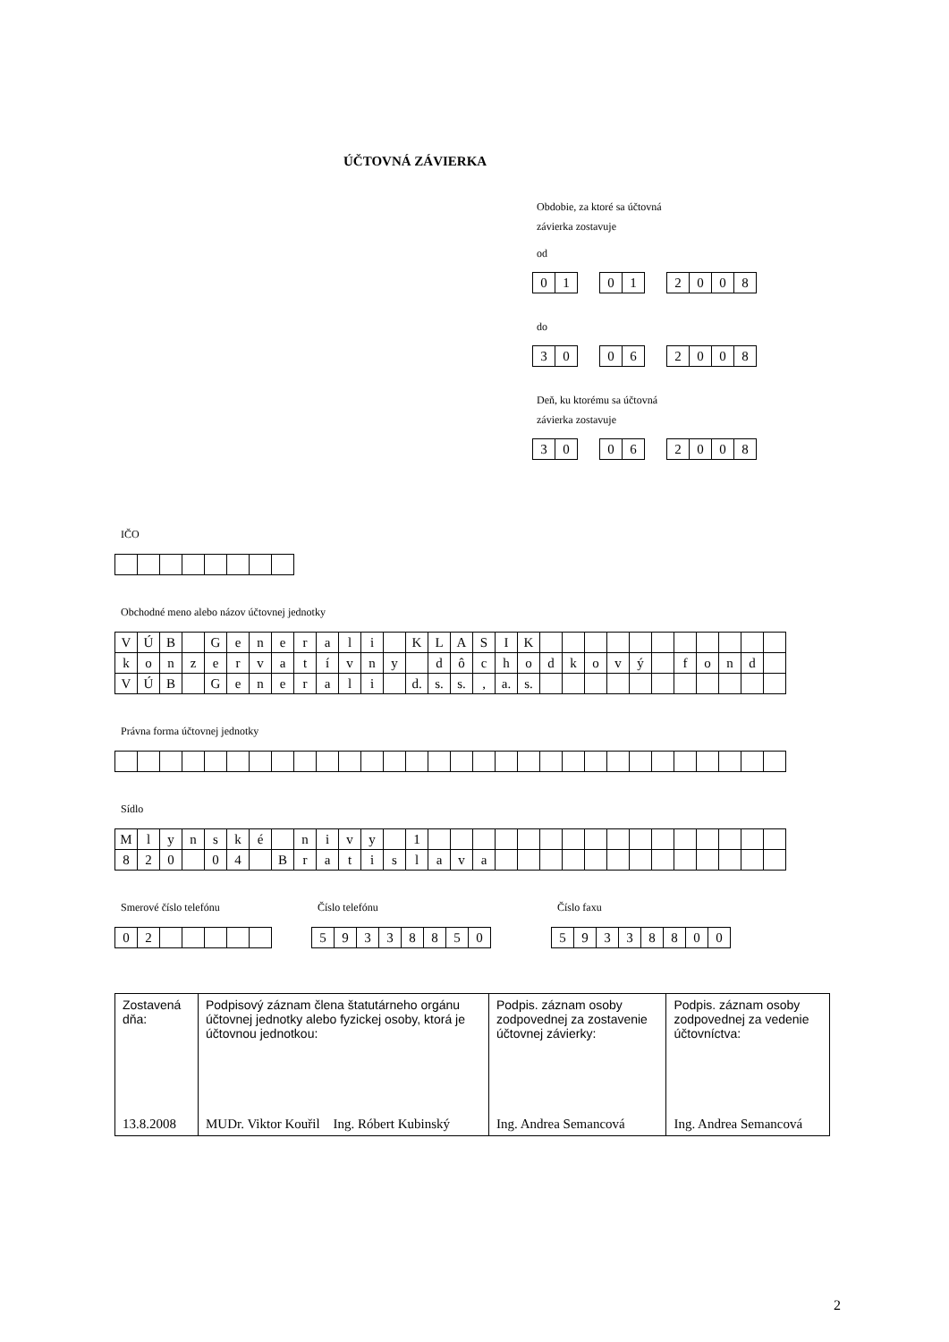ÚČTOVNÁ ZÁVIERKA
Obdobie, za ktoré sa účtovná
závierka zostavuje
od
| 0 | 1 |
| 0 | 1 |
| 2 | 0 | 0 | 8 |
do
| 3 | 0 |
| 0 | 6 |
| 2 | 0 | 0 | 8 |
Deň, ku ktorému sa účtovná
závierka zostavuje
| 3 | 0 |
| 0 | 6 |
| 2 | 0 | 0 | 8 |
IČO
Obchodné meno alebo názov účtovnej jednotky
| V | Ú | B | | G | e | n | e | r | a | l | i | | K | L | A | S | I | K | | | | | | | | | | | |
| k | o | n | z | e | r | v | a | t | í | v | n | y | | d | ô | c | h | o | d | k | o | v | ý | | f | o | n | d | |
| V | Ú | B | | G | e | n | e | r | a | l | i | | d. | s. | s. | , | a. | s. | | | | | | | | | | | |
Právna forma účtovnej jednotky
Sídlo
| M | l | y | n | s | k | é | | n | i | v | y | | 1 | | | | | | | | | | | | | | | | |
| 8 | 2 | 0 | | 0 | 4 | | B | r | a | t | i | s | l | a | v | a | | | | | | | | | | | | | |
Smerové číslo telefónu
| 0 | 2 | | | | | |
Číslo telefónu
| 5 | 9 | 3 | 3 | 8 | 8 | 5 | 0 |
Číslo faxu
| 5 | 9 | 3 | 3 | 8 | 8 | 0 | 0 |
| Zostavená dňa: 13.8.2008 | Podpisový záznam člena štatutárneho orgánu účtovnej jednotky alebo fyzickej osoby, ktorá je účtovnou jednotkou: MUDr. Viktor Kouřil Ing. Róbert Kubinský | Podpis. záznam osoby zodpovednej za zostavenie účtovnej závierky: Ing. Andrea Semancová | Podpis. záznam osoby zodpovednej za vedenie účtovníctva: Ing. Andrea Semancová |
2